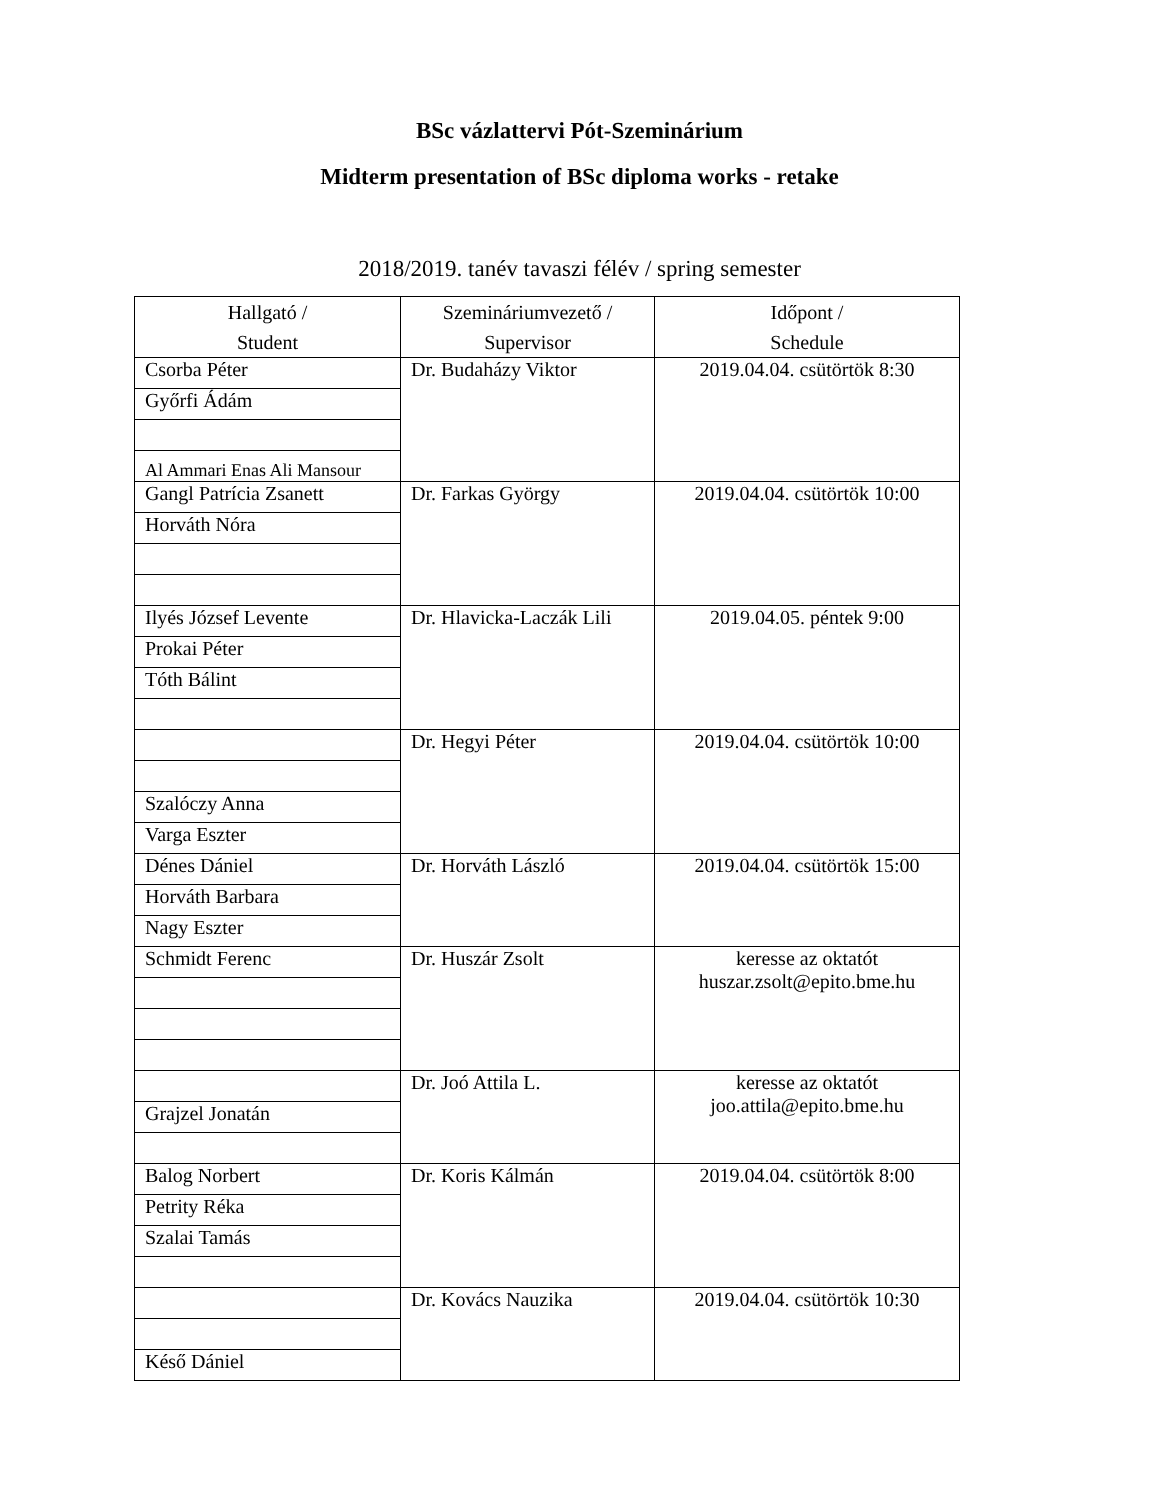BSc vázlattervi Pót-Szeminárium
Midterm presentation of BSc diploma works - retake
2018/2019. tanév tavaszi félév / spring semester
| Hallgató / Student | Szemináriumvezető / Supervisor | Időpont / Schedule |
| --- | --- | --- |
| Csorba Péter | Dr. Budaházy Viktor | 2019.04.04. csütörtök 8:30 |
| Győrfi Ádám | | |
| Al Ammari Enas Ali Mansour | | |
| Gangl Patrícia Zsanett | Dr. Farkas György | 2019.04.04. csütörtök 10:00 |
| Horváth Nóra | | |
| Ilyés József Levente | Dr. Hlavicka-Laczák Lili | 2019.04.05. péntek 9:00 |
| Prokai Péter | | |
| Tóth Bálint | | |
| | Dr. Hegyi Péter | 2019.04.04. csütörtök 10:00 |
| Szalóczy Anna | | |
| Varga Eszter | | |
| Dénes Dániel | Dr. Horváth László | 2019.04.04. csütörtök 15:00 |
| Horváth Barbara | | |
| Nagy Eszter | | |
| Schmidt Ferenc | Dr. Huszár Zsolt | keresse az oktatót huszar.zsolt@epito.bme.hu |
| | Dr. Joó Attila L. | keresse az oktatót joo.attila@epito.bme.hu |
| Grajzel Jonatán | | |
| Balog Norbert | Dr. Koris Kálmán | 2019.04.04. csütörtök 8:00 |
| Petrity Réka | | |
| Szalai Tamás | | |
| | Dr. Kovács Nauzika | 2019.04.04. csütörtök 10:30 |
| Késő Dániel | | |